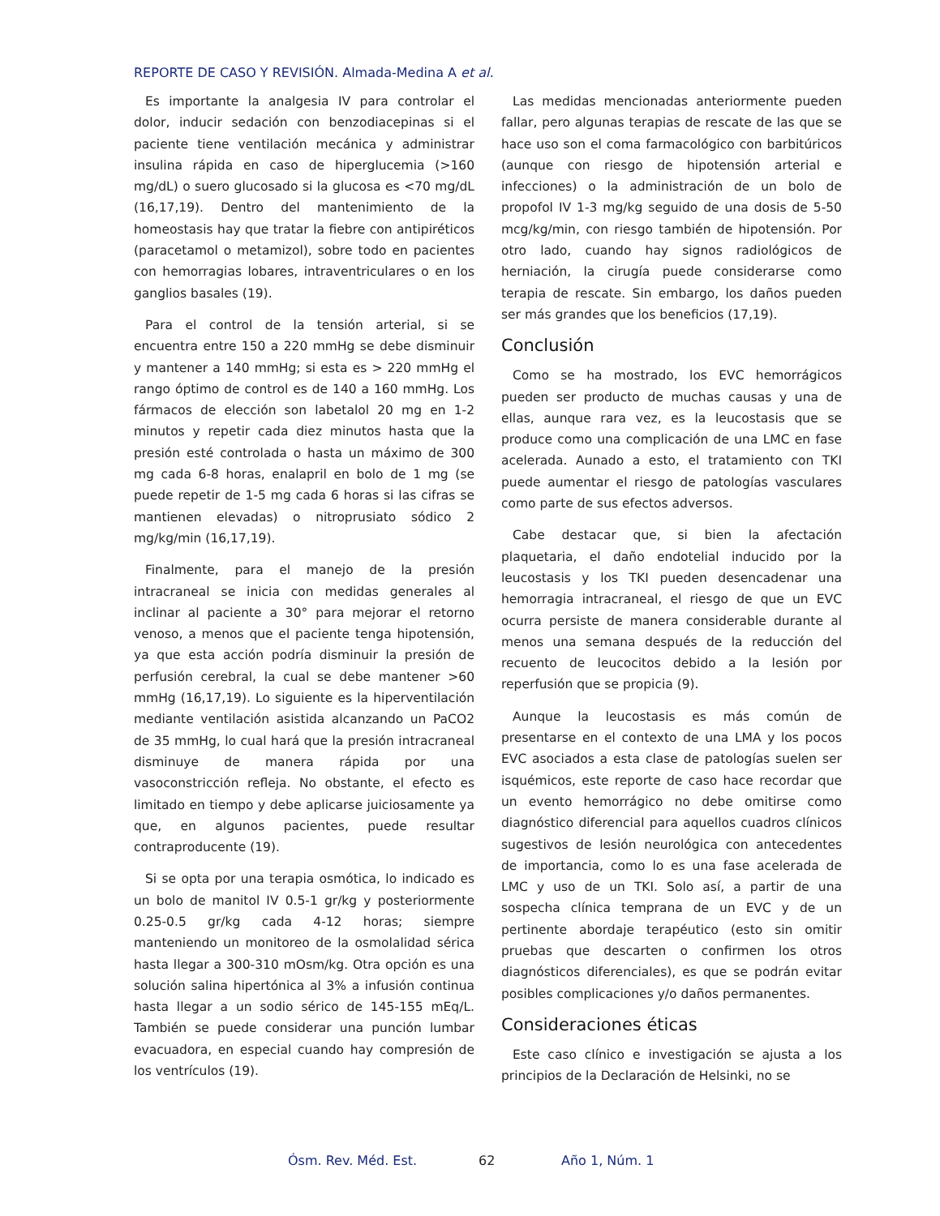REPORTE DE CASO Y REVISIÓN. Almada-Medina A et al.
Es importante la analgesia IV para controlar el dolor, inducir sedación con benzodiacepinas si el paciente tiene ventilación mecánica y administrar insulina rápida en caso de hiperglucemia (>160 mg/dL) o suero glucosado si la glucosa es <70 mg/dL (16,17,19). Dentro del mantenimiento de la homeostasis hay que tratar la fiebre con antipiréticos (paracetamol o metamizol), sobre todo en pacientes con hemorragias lobares, intraventriculares o en los ganglios basales (19).
Para el control de la tensión arterial, si se encuentra entre 150 a 220 mmHg se debe disminuir y mantener a 140 mmHg; si esta es > 220 mmHg el rango óptimo de control es de 140 a 160 mmHg. Los fármacos de elección son labetalol 20 mg en 1-2 minutos y repetir cada diez minutos hasta que la presión esté controlada o hasta un máximo de 300 mg cada 6-8 horas, enalapril en bolo de 1 mg (se puede repetir de 1-5 mg cada 6 horas si las cifras se mantienen elevadas) o nitroprusiato sódico 2 mg/kg/min (16,17,19).
Finalmente, para el manejo de la presión intracraneal se inicia con medidas generales al inclinar al paciente a 30° para mejorar el retorno venoso, a menos que el paciente tenga hipotensión, ya que esta acción podría disminuir la presión de perfusión cerebral, la cual se debe mantener >60 mmHg (16,17,19). Lo siguiente es la hiperventilación mediante ventilación asistida alcanzando un PaCO2 de 35 mmHg, lo cual hará que la presión intracraneal disminuye de manera rápida por una vasoconstricción refleja. No obstante, el efecto es limitado en tiempo y debe aplicarse juiciosamente ya que, en algunos pacientes, puede resultar contraproducente (19).
Si se opta por una terapia osmótica, lo indicado es un bolo de manitol IV 0.5-1 gr/kg y posteriormente 0.25-0.5 gr/kg cada 4-12 horas; siempre manteniendo un monitoreo de la osmolalidad sérica hasta llegar a 300-310 mOsm/kg. Otra opción es una solución salina hipertónica al 3% a infusión continua hasta llegar a un sodio sérico de 145-155 mEq/L. También se puede considerar una punción lumbar evacuadora, en especial cuando hay compresión de los ventrículos (19).
Las medidas mencionadas anteriormente pueden fallar, pero algunas terapias de rescate de las que se hace uso son el coma farmacológico con barbitúricos (aunque con riesgo de hipotensión arterial e infecciones) o la administración de un bolo de propofol IV 1-3 mg/kg seguido de una dosis de 5-50 mcg/kg/min, con riesgo también de hipotensión. Por otro lado, cuando hay signos radiológicos de herniación, la cirugía puede considerarse como terapia de rescate. Sin embargo, los daños pueden ser más grandes que los beneficios (17,19).
Conclusión
Como se ha mostrado, los EVC hemorrágicos pueden ser producto de muchas causas y una de ellas, aunque rara vez, es la leucostasis que se produce como una complicación de una LMC en fase acelerada. Aunado a esto, el tratamiento con TKI puede aumentar el riesgo de patologías vasculares como parte de sus efectos adversos.
Cabe destacar que, si bien la afectación plaquetaria, el daño endotelial inducido por la leucostasis y los TKI pueden desencadenar una hemorragia intracraneal, el riesgo de que un EVC ocurra persiste de manera considerable durante al menos una semana después de la reducción del recuento de leucocitos debido a la lesión por reperfusión que se propicia (9).
Aunque la leucostasis es más común de presentarse en el contexto de una LMA y los pocos EVC asociados a esta clase de patologías suelen ser isquémicos, este reporte de caso hace recordar que un evento hemorrágico no debe omitirse como diagnóstico diferencial para aquellos cuadros clínicos sugestivos de lesión neurológica con antecedentes de importancia, como lo es una fase acelerada de LMC y uso de un TKI. Solo así, a partir de una sospecha clínica temprana de un EVC y de un pertinente abordaje terapéutico (esto sin omitir pruebas que descarten o confirmen los otros diagnósticos diferenciales), es que se podrán evitar posibles complicaciones y/o daños permanentes.
Consideraciones éticas
Este caso clínico e investigación se ajusta a los principios de la Declaración de Helsinki, no se
Ósm. Rev. Méd. Est. 62 Año 1, Núm. 1